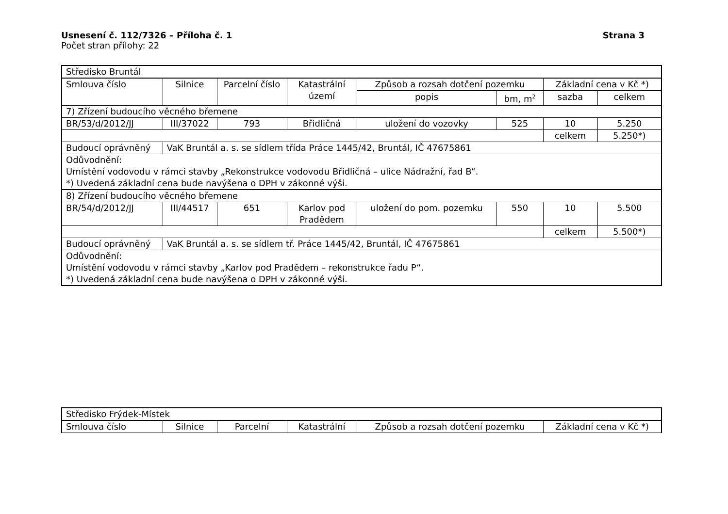Usnesení č. 112/7326 – Příloha č. 1 Strana 3
Počet stran přílohy: 22
| Středisko Bruntál | | | | | | | |
| Smlouva číslo | Silnice | Parcelní číslo | Katastrální území | Způsob a rozsah dotčení pozemku | | Základní cena v Kč *) | |
| | | | | popis | bm, m<sup>2</sup> | sazba | celkem |
| 7) Zřízení budoucího věcného břemene | | | | | | | |
| BR/53/d/2012/JJ | III/37022 | 793 | Břidličná | uložení do vozovky | 525 | 10 | 5.250 |
| | | | | | | celkem | 5.250*) |
| Budoucí oprávněný | VaK Bruntál a. s. se sídlem třída Práce 1445/42, Bruntál, IČ 47675861 | | | | | | |
| Odůvodnění: Umístění vodovodu v rámci stavby „Rekonstrukce vodovodu Břidličná – ulice Nádražní, řad B“. *) Uvedená základní cena bude navýšena o DPH v zákonné výši. | | | | | | | |
| 8) Zřízení budoucího věcného břemene | | | | | | | |
| BR/54/d/2012/JJ | III/44517 | 651 | Karlov pod Pradědem | uložení do pom. pozemku | 550 | 10 | 5.500 |
| | | | | | | celkem | 5.500*) |
| Budoucí oprávněný | VaK Bruntál a. s. se sídlem tř. Práce 1445/42, Bruntál, IČ 47675861 | | | | | | |
| Odůvodnění: Umístění vodovodu v rámci stavby „Karlov pod Pradědem – rekonstrukce řadu P“. *) Uvedená základní cena bude navýšena o DPH v zákonné výši. | | | | | | | |
| Středisko Frýdek-Místek | | | | | |
| Smlouva číslo | Silnice | Parcelní | Katastrální | Způsob a rozsah dotčení pozemku | Základní cena v Kč *) |